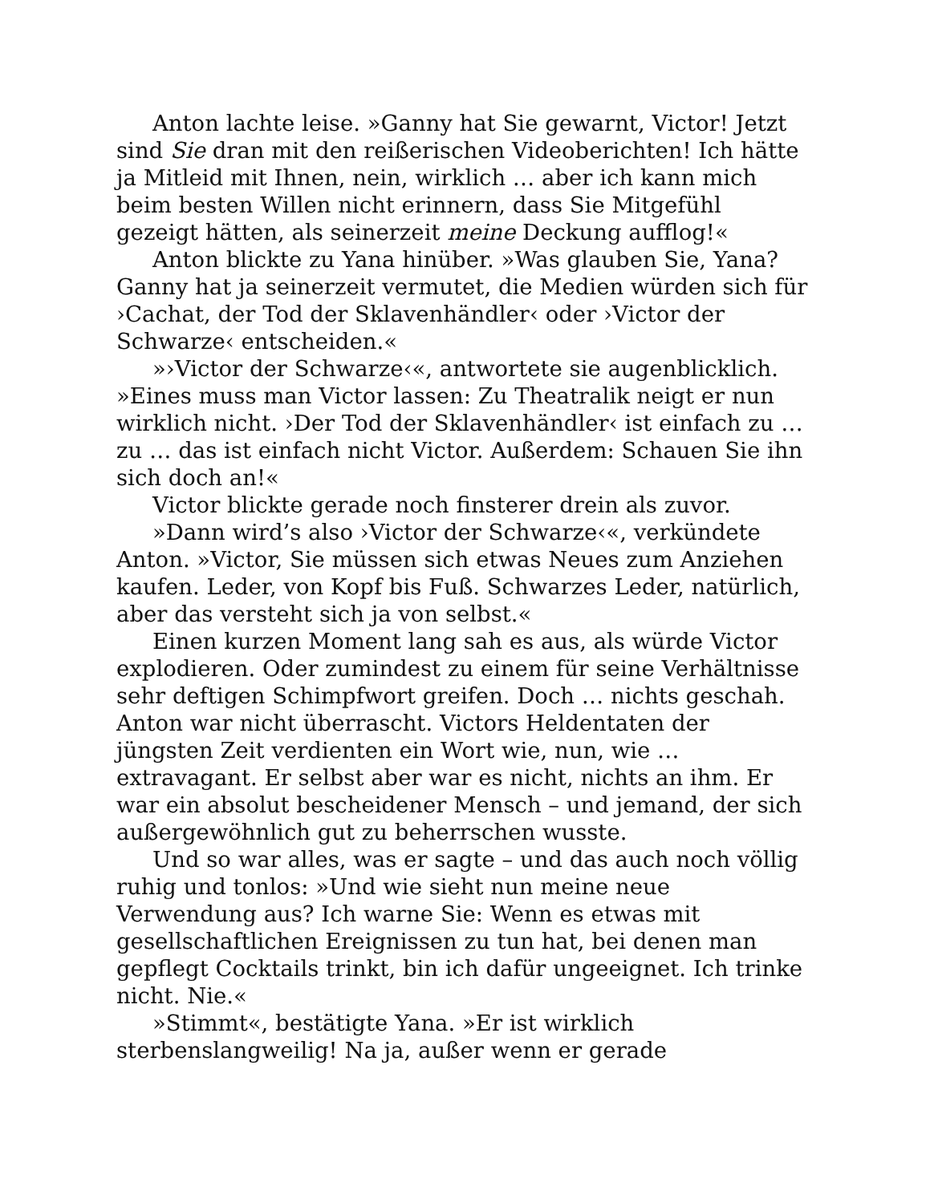Anton lachte leise. »Ganny hat Sie gewarnt, Victor! Jetzt sind Sie dran mit den reißerischen Videoberichten! Ich hätte ja Mitleid mit Ihnen, nein, wirklich … aber ich kann mich beim besten Willen nicht erinnern, dass Sie Mitgefühl gezeigt hätten, als seinerzeit meine Deckung aufflog!«
Anton blickte zu Yana hinüber. »Was glauben Sie, Yana? Ganny hat ja seinerzeit vermutet, die Medien würden sich für ›Cachat, der Tod der Sklavenhändler‹ oder ›Victor der Schwarze‹ entscheiden.«
»›Victor der Schwarze‹«, antwortete sie augenblicklich. »Eines muss man Victor lassen: Zu Theatralik neigt er nun wirklich nicht. ›Der Tod der Sklavenhändler‹ ist einfach zu … zu … das ist einfach nicht Victor. Außerdem: Schauen Sie ihn sich doch an!«
Victor blickte gerade noch finsterer drein als zuvor.
»Dann wird’s also ›Victor der Schwarze‹«, verkündete Anton. »Victor, Sie müssen sich etwas Neues zum Anziehen kaufen. Leder, von Kopf bis Fuß. Schwarzes Leder, natürlich, aber das versteht sich ja von selbst.«
Einen kurzen Moment lang sah es aus, als würde Victor explodieren. Oder zumindest zu einem für seine Verhältnisse sehr deftigen Schimpfwort greifen. Doch … nichts geschah. Anton war nicht überrascht. Victors Heldentaten der jüngsten Zeit verdienten ein Wort wie, nun, wie … extravagant. Er selbst aber war es nicht, nichts an ihm. Er war ein absolut bescheidener Mensch – und jemand, der sich außergewöhnlich gut zu beherrschen wusste.
Und so war alles, was er sagte – und das auch noch völlig ruhig und tonlos: »Und wie sieht nun meine neue Verwendung aus? Ich warne Sie: Wenn es etwas mit gesellschaftlichen Ereignissen zu tun hat, bei denen man gepflegt Cocktails trinkt, bin ich dafür ungeeignet. Ich trinke nicht. Nie.«
»Stimmt«, bestätigte Yana. »Er ist wirklich sterbenslangweilig! Na ja, außer wenn er gerade